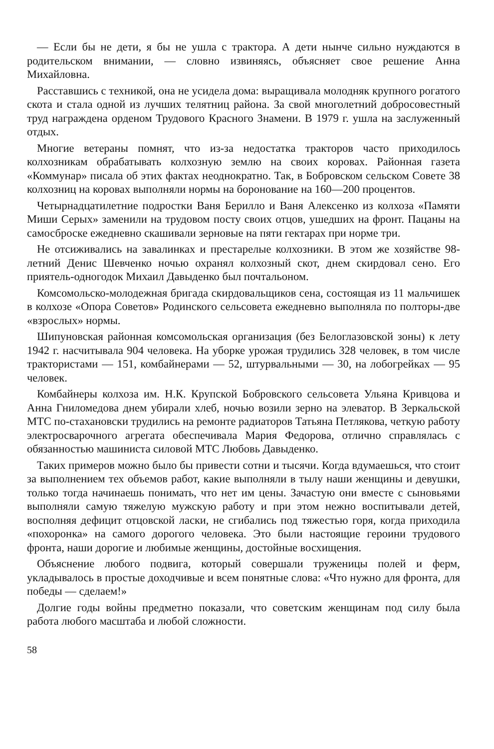— Если бы не дети, я бы не ушла с трактора. А дети нынче сильно нуждаются в родительском внимании, — словно извиняясь, объясняет свое решение Анна Михайловна.
Расставшись с техникой, она не усидела дома: выращивала молодняк крупного рогатого скота и стала одной из лучших телятниц района. За свой многолетний добросовестный труд награждена орденом Трудового Красного Знамени. В 1979 г. ушла на заслуженный отдых.
Многие ветераны помнят, что из-за недостатка тракторов часто приходилось колхозникам обрабатывать колхозную землю на своих коровах. Районная газета «Коммунар» писала об этих фактах неоднократно. Так, в Бобровском сельском Совете 38 колхозниц на коровах выполняли нормы на боронование на 160—200 процентов.
Четырнадцатилетние подростки Ваня Берилло и Ваня Алексенко из колхоза «Памяти Миши Серых» заменили на трудовом посту своих отцов, ушедших на фронт. Пацаны на самосброске ежедневно скашивали зерновые на пяти гектарах при норме три.
Не отсиживались на завалинках и престарелые колхозники. В этом же хозяйстве 98-летний Денис Шевченко ночью охранял колхозный скот, днем скирдовал сено. Его приятель-одногодок Михаил Давыденко был почтальоном.
Комсомольско-молодежная бригада скирдовальщиков сена, состоящая из 11 мальчишек в колхозе «Опора Советов» Родинского сельсовета ежедневно выполняла по полторы-две «взрослых» нормы.
Шипуновская районная комсомольская организация (без Белоглазовской зоны) к лету 1942 г. насчитывала 904 человека. На уборке урожая трудились 328 человек, в том числе трактористами — 151, комбайнерами — 52, штурвальными — 30, на лобогрейках — 95 человек.
Комбайнеры колхоза им. Н.К. Крупской Бобровского сельсовета Ульяна Кривцова и Анна Гниломедова днем убирали хлеб, ночью возили зерно на элеватор. В Зеркальской МТС по-стахановски трудились на ремонте радиаторов Татьяна Петлякова, четкую работу электросварочного агрегата обеспечивала Мария Федорова, отлично справлялась с обязанностью машиниста силовой МТС Любовь Давыденко.
Таких примеров можно было бы привести сотни и тысячи. Когда вдумаешься, что стоит за выполнением тех объемов работ, какие выполняли в тылу наши женщины и девушки, только тогда начинаешь понимать, что нет им цены. Зачастую они вместе с сыновьями выполняли самую тяжелую мужскую работу и при этом нежно воспитывали детей, восполняя дефицит отцовской ласки, не сгибались под тяжестью горя, когда приходила «похоронка» на самого дорогого человека. Это были настоящие героини трудового фронта, наши дорогие и любимые женщины, достойные восхищения.
Объяснение любого подвига, который совершали труженицы полей и ферм, укладывалось в простые доходчивые и всем понятные слова: «Что нужно для фронта, для победы — сделаем!»
Долгие годы войны предметно показали, что советским женщинам под силу была работа любого масштаба и любой сложности.
58